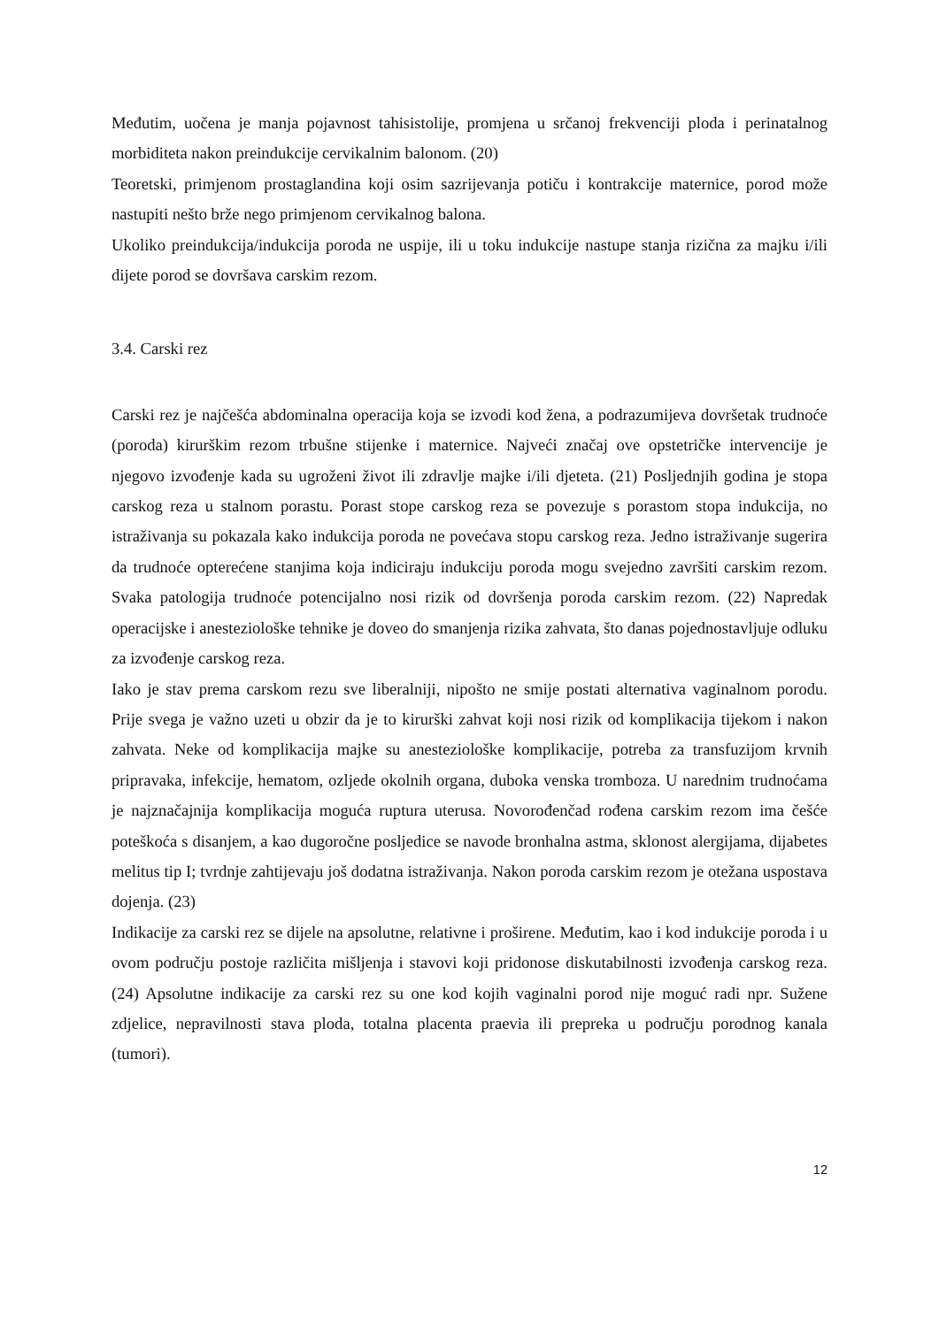Međutim, uočena je manja pojavnost tahisistolije, promjena u srčanoj frekvenciji ploda i perinatalnog morbiditeta nakon preindukcije cervikalnim balonom. (20)
Teoretski, primjenom prostaglandina koji osim sazrijevanja potiču i kontrakcije maternice, porod može nastupiti nešto brže nego primjenom cervikalnog balona.
Ukoliko preindukcija/indukcija poroda ne uspije, ili u toku indukcije nastupe stanja rizična za majku i/ili dijete porod se dovršava carskim rezom.
3.4. Carski rez
Carski rez je najčešća abdominalna operacija koja se izvodi kod žena, a podrazumijeva dovršetak trudnoće (poroda) kirurškim rezom trbušne stijenke i maternice. Najveći značaj ove opstetričke intervencije je njegovo izvođenje kada su ugroženi život ili zdravlje majke i/ili djeteta. (21) Posljednjih godina je stopa carskog reza u stalnom porastu. Porast stope carskog reza se povezuje s porastom stopa indukcija, no istraživanja su pokazala kako indukcija poroda ne povećava stopu carskog reza. Jedno istraživanje sugerira da trudnoće opterećene stanjima koja indiciraju indukciju poroda mogu svejedno završiti carskim rezom. Svaka patologija trudnoće potencijalno nosi rizik od dovršenja poroda carskim rezom. (22) Napredak operacijske i anesteziološke tehnike je doveo do smanjenja rizika zahvata, što danas pojednostavljuje odluku za izvođenje carskog reza.
Iako je stav prema carskom rezu sve liberalniji, nipošto ne smije postati alternativa vaginalnom porodu. Prije svega je važno uzeti u obzir da je to kirurški zahvat koji nosi rizik od komplikacija tijekom i nakon zahvata. Neke od komplikacija majke su anesteziološke komplikacije, potreba za transfuzijom krvnih pripravaka, infekcije, hematom, ozljede okolnih organa, duboka venska tromboza. U narednim trudnoćama je najznačajnija komplikacija moguća ruptura uterusa. Novorođenčad rođena carskim rezom ima češće poteškoća s disanjem, a kao dugoročne posljedice se navode bronhalna astma, sklonost alergijama, dijabetes melitus tip I; tvrdnje zahtijevaju još dodatna istraživanja. Nakon poroda carskim rezom je otežana uspostava dojenja. (23)
Indikacije za carski rez se dijele na apsolutne, relativne i proširene. Međutim, kao i kod indukcije poroda i u ovom području postoje različita mišljenja i stavovi koji pridonose diskutabilnosti izvođenja carskog reza. (24) Apsolutne indikacije za carski rez su one kod kojih vaginalni porod nije moguć radi npr. Sužene zdjelice, nepravilnosti stava ploda, totalna placenta praevia ili prepreka u području porodnog kanala (tumori).
12